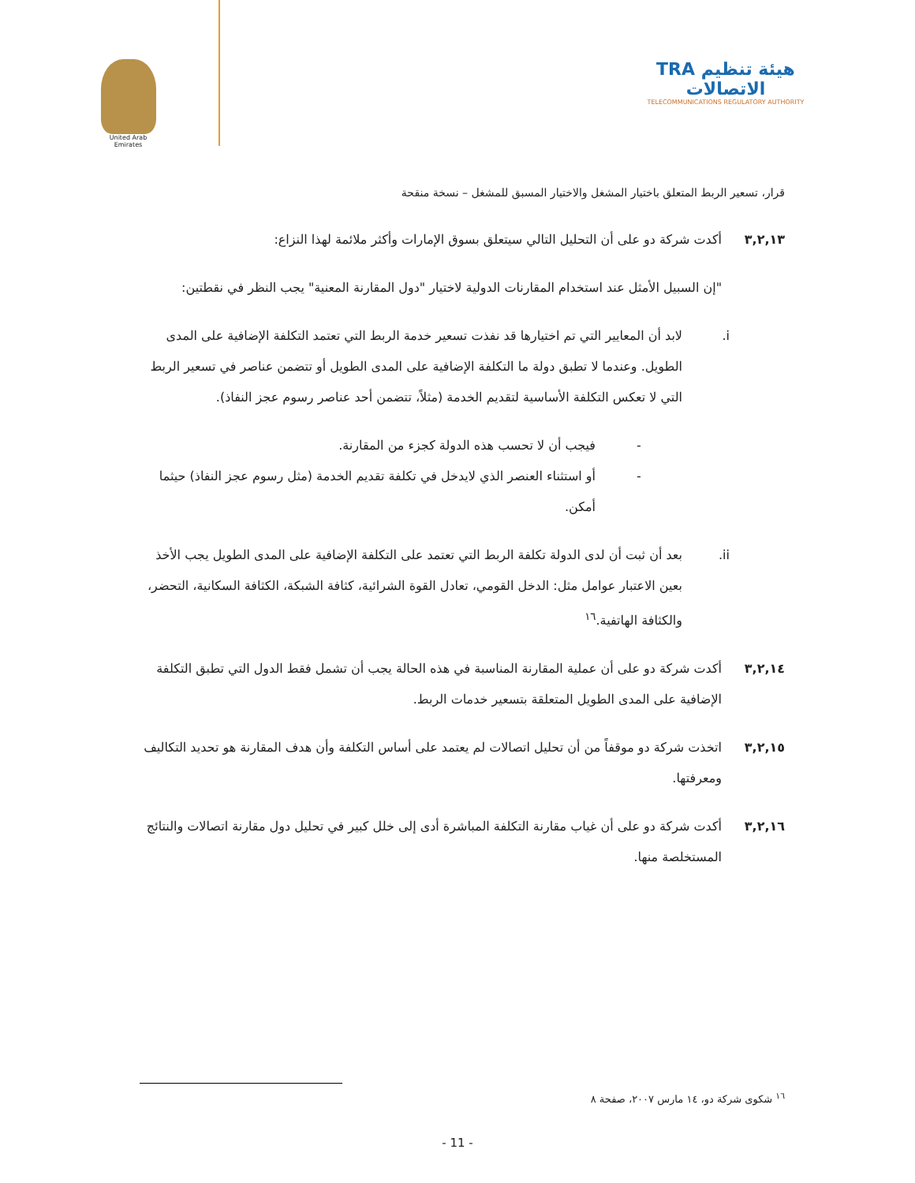United Arab Emirates
TRA هيئة تنظيم الاتصالات
TELECOMMUNICATIONS REGULATORY AUTHORITY
قرار، تسعير الربط المتعلق باختيار المشغل والاختيار المسبق للمشغل – نسخة منقحة
٣,٢,١٣ أكدت شركة دو على أن التحليل التالي سيتعلق بسوق الإمارات وأكثر ملائمة لهذا النزاع:
"إن السبيل الأمثل عند استخدام المقارنات الدولية لاختيار "دول المقارنة المعنية" يجب النظر في نقطتين:
i. لابد أن المعايير التي تم اختيارها قد نفذت تسعير خدمة الربط التي تعتمد التكلفة الإضافية على المدى الطويل. وعندما لا تطبق دولة ما التكلفة الإضافية على المدى الطويل أو تتضمن عناصر في تسعير الربط التي لا تعكس التكلفة الأساسية لتقديم الخدمة (مثلاً، تتضمن أحد عناصر رسوم عجز النفاذ).
- فيجب أن لا تحسب هذه الدولة كجزء من المقارنة.
- أو استثناء العنصر الذي لايدخل في تكلفة تقديم الخدمة (مثل رسوم عجز النفاذ) حيثما أمكن.
ii. بعد أن ثبت أن لدى الدولة تكلفة الربط التي تعتمد على التكلفة الإضافية على المدى الطويل يجب الأخذ بعين الاعتبار عوامل مثل: الدخل القومي، تعادل القوة الشرائية، كثافة الشبكة، الكثافة السكانية، التحضر، والكثافة الهاتفية.<sup>١٦</sup>
٣,٢,١٤ أكدت شركة دو على أن عملية المقارنة المناسبة في هذه الحالة يجب أن تشمل فقط الدول التي تطبق التكلفة الإضافية على المدى الطويل المتعلقة بتسعير خدمات الربط.
٣,٢,١٥ اتخذت شركة دو موقفاً من أن تحليل اتصالات لم يعتمد على أساس التكلفة وأن هدف المقارنة هو تحديد التكاليف ومعرفتها.
٣,٢,١٦ أكدت شركة دو على أن غياب مقارنة التكلفة المباشرة أدى إلى خلل كبير في تحليل دول مقارنة اتصالات والنتائج المستخلصة منها.
<sup>١٦</sup> شكوى شركة دو، ١٤ مارس ٢٠٠٧، صفحة ٨
- 11 -